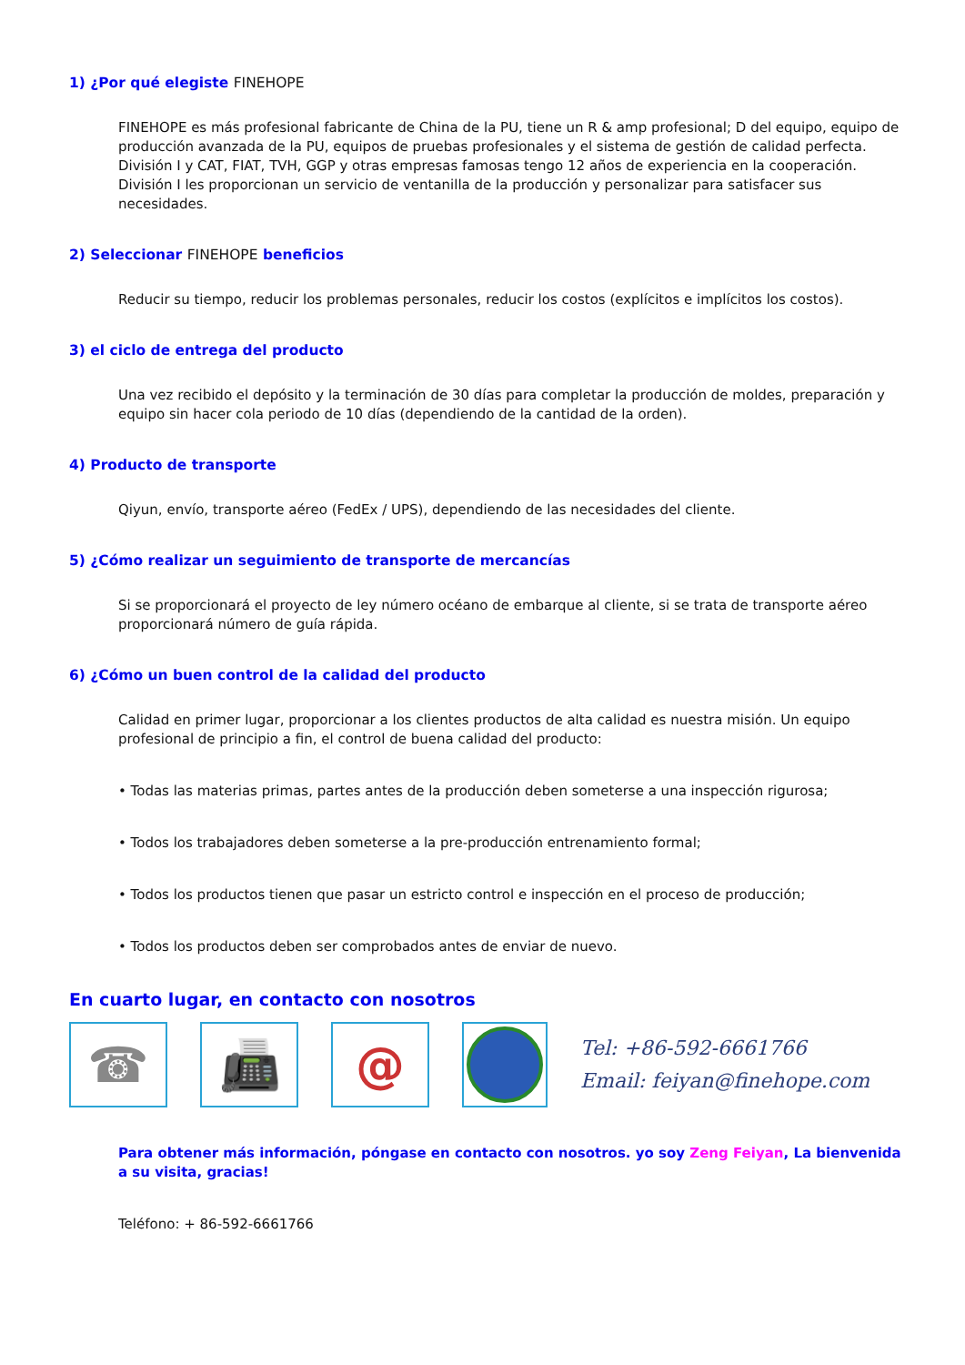1) ¿Por qué elegiste FINEHOPE
FINEHOPE es más profesional fabricante de China de la PU, tiene un R & amp profesional; D del equipo, equipo de producción avanzada de la PU, equipos de pruebas profesionales y el sistema de gestión de calidad perfecta. División I y CAT, FIAT, TVH, GGP y otras empresas famosas tengo 12 años de experiencia en la cooperación. División I les proporcionan un servicio de ventanilla de la producción y personalizar para satisfacer sus necesidades.
2) Seleccionar FINEHOPE beneficios
Reducir su tiempo, reducir los problemas personales, reducir los costos (explícitos e implícitos los costos).
3) el ciclo de entrega del producto
Una vez recibido el depósito y la terminación de 30 días para completar la producción de moldes, preparación y equipo sin hacer cola periodo de 10 días (dependiendo de la cantidad de la orden).
4) Producto de transporte
Qiyun, envío, transporte aéreo (FedEx / UPS), dependiendo de las necesidades del cliente.
5) ¿Cómo realizar un seguimiento de transporte de mercancías
Si se proporcionará el proyecto de ley número océano de embarque al cliente, si se trata de transporte aéreo proporcionará número de guía rápida.
6) ¿Cómo un buen control de la calidad del producto
Calidad en primer lugar, proporcionar a los clientes productos de alta calidad es nuestra misión. Un equipo profesional de principio a fin, el control de buena calidad del producto:
• Todas las materias primas, partes antes de la producción deben someterse a una inspección rigurosa;
• Todos los trabajadores deben someterse a la pre-producción entrenamiento formal;
• Todos los productos tienen que pasar un estricto control e inspección en el proceso de producción;
• Todos los productos deben ser comprobados antes de enviar de nuevo.
En cuarto lugar, en contacto con nosotros
☎ 📠 @
Tel: +86-592-6661766
Email: feiyan@finehope.com
Para obtener más información, póngase en contacto con nosotros. yo soy Zeng Feiyan, La bienvenida a su visita, gracias!
Teléfono: + 86-592-6661766